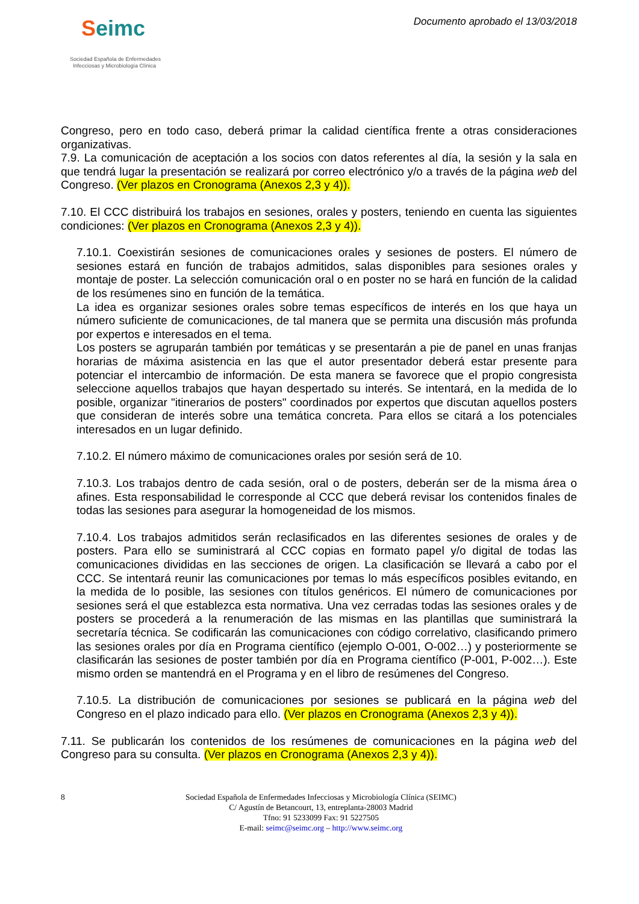Seimc
Sociedad Española de Enfermedades
Infecciosas y Microbiología Clínica
Documento aprobado el 13/03/2018
Congreso, pero en todo caso, deberá primar la calidad científica frente a otras consideraciones organizativas.
7.9. La comunicación de aceptación a los socios con datos referentes al día, la sesión y la sala en que tendrá lugar la presentación se realizará por correo electrónico y/o a través de la página web del Congreso. (Ver plazos en Cronograma (Anexos 2,3 y 4)).
7.10. El CCC distribuirá los trabajos en sesiones, orales y posters, teniendo en cuenta las siguientes condiciones: (Ver plazos en Cronograma (Anexos 2,3 y 4)).
7.10.1. Coexistirán sesiones de comunicaciones orales y sesiones de posters. El número de sesiones estará en función de trabajos admitidos, salas disponibles para sesiones orales y montaje de poster. La selección comunicación oral o en poster no se hará en función de la calidad de los resúmenes sino en función de la temática.
La idea es organizar sesiones orales sobre temas específicos de interés en los que haya un número suficiente de comunicaciones, de tal manera que se permita una discusión más profunda por expertos e interesados en el tema.
Los posters se agruparán también por temáticas y se presentarán a pie de panel en unas franjas horarias de máxima asistencia en las que el autor presentador deberá estar presente para potenciar el intercambio de información. De esta manera se favorece que el propio congresista seleccione aquellos trabajos que hayan despertado su interés. Se intentará, en la medida de lo posible, organizar "itinerarios de posters" coordinados por expertos que discutan aquellos posters que consideran de interés sobre una temática concreta. Para ellos se citará a los potenciales interesados en un lugar definido.
7.10.2. El número máximo de comunicaciones orales por sesión será de 10.
7.10.3. Los trabajos dentro de cada sesión, oral o de posters, deberán ser de la misma área o afines. Esta responsabilidad le corresponde al CCC que deberá revisar los contenidos finales de todas las sesiones para asegurar la homogeneidad de los mismos.
7.10.4. Los trabajos admitidos serán reclasificados en las diferentes sesiones de orales y de posters. Para ello se suministrará al CCC copias en formato papel y/o digital de todas las comunicaciones divididas en las secciones de origen. La clasificación se llevará a cabo por el CCC. Se intentará reunir las comunicaciones por temas lo más específicos posibles evitando, en la medida de lo posible, las sesiones con títulos genéricos. El número de comunicaciones por sesiones será el que establezca esta normativa. Una vez cerradas todas las sesiones orales y de posters se procederá a la renumeración de las mismas en las plantillas que suministrará la secretaría técnica. Se codificarán las comunicaciones con código correlativo, clasificando primero las sesiones orales por día en Programa científico (ejemplo O-001, O-002…) y posteriormente se clasificarán las sesiones de poster también por día en Programa científico (P-001, P-002…). Este mismo orden se mantendrá en el Programa y en el libro de resúmenes del Congreso.
7.10.5. La distribución de comunicaciones por sesiones se publicará en la página web del Congreso en el plazo indicado para ello. (Ver plazos en Cronograma (Anexos 2,3 y 4)).
7.11. Se publicarán los contenidos de los resúmenes de comunicaciones en la página web del Congreso para su consulta. (Ver plazos en Cronograma (Anexos 2,3 y 4)).
8 Sociedad Española de Enfermedades Infecciosas y Microbiología Clínica (SEIMC)
C/ Agustín de Betancourt, 13, entreplanta-28003 Madrid
Tfno: 91 5233099 Fax: 91 5227505
E-mail: seimc@seimc.org – http://www.seimc.org